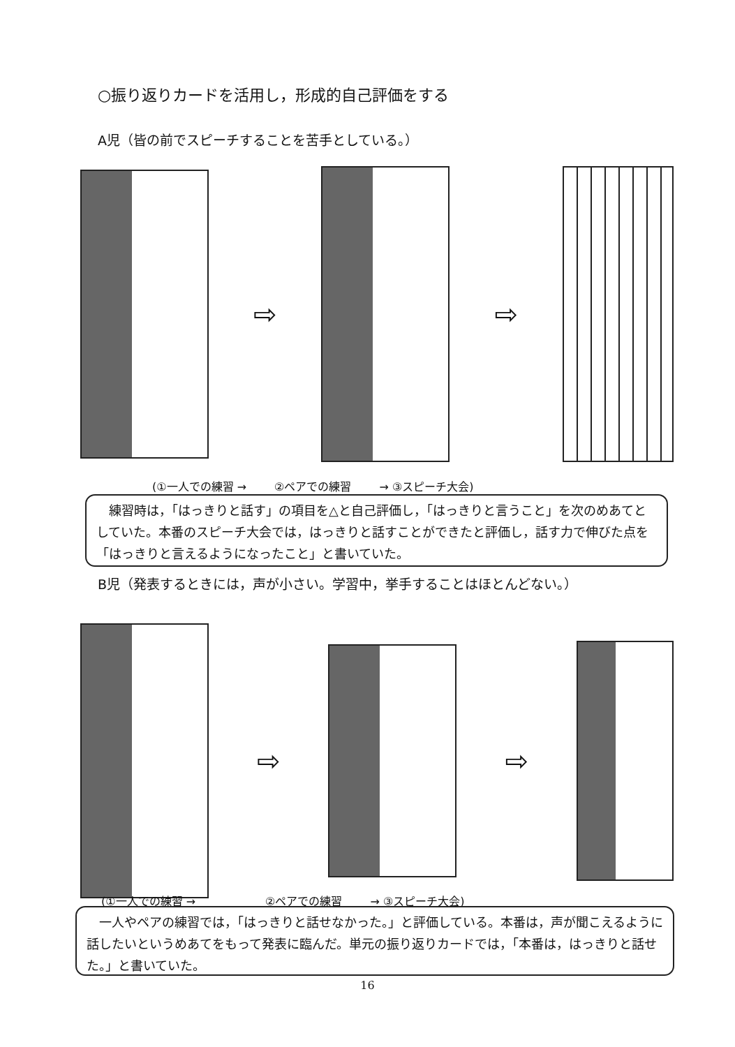○振り返りカードを活用し，形成的自己評価をする
A児（皆の前でスピーチすることを苦手としている。）
⇨ ⇨
(①一人での練習 → ②ペアでの練習 → ③スピーチ大会)
　練習時は，「はっきりと話す」の項目を△と自己評価し，「はっきりと言うこと」を次のめあてとしていた。本番のスピーチ大会では，はっきりと話すことができたと評価し，話す力で伸びた点を「はっきりと言えるようになったこと」と書いていた。
B児（発表するときには，声が小さい。学習中，挙手することはほとんどない。）
⇨ ⇨
(①一人での練習 → ②ペアでの練習 → ③スピーチ大会)
　一人やペアの練習では，「はっきりと話せなかった。」と評価している。本番は，声が聞こえるように話したいというめあてをもって発表に臨んだ。単元の振り返りカードでは，「本番は，はっきりと話せた。」と書いていた。
16